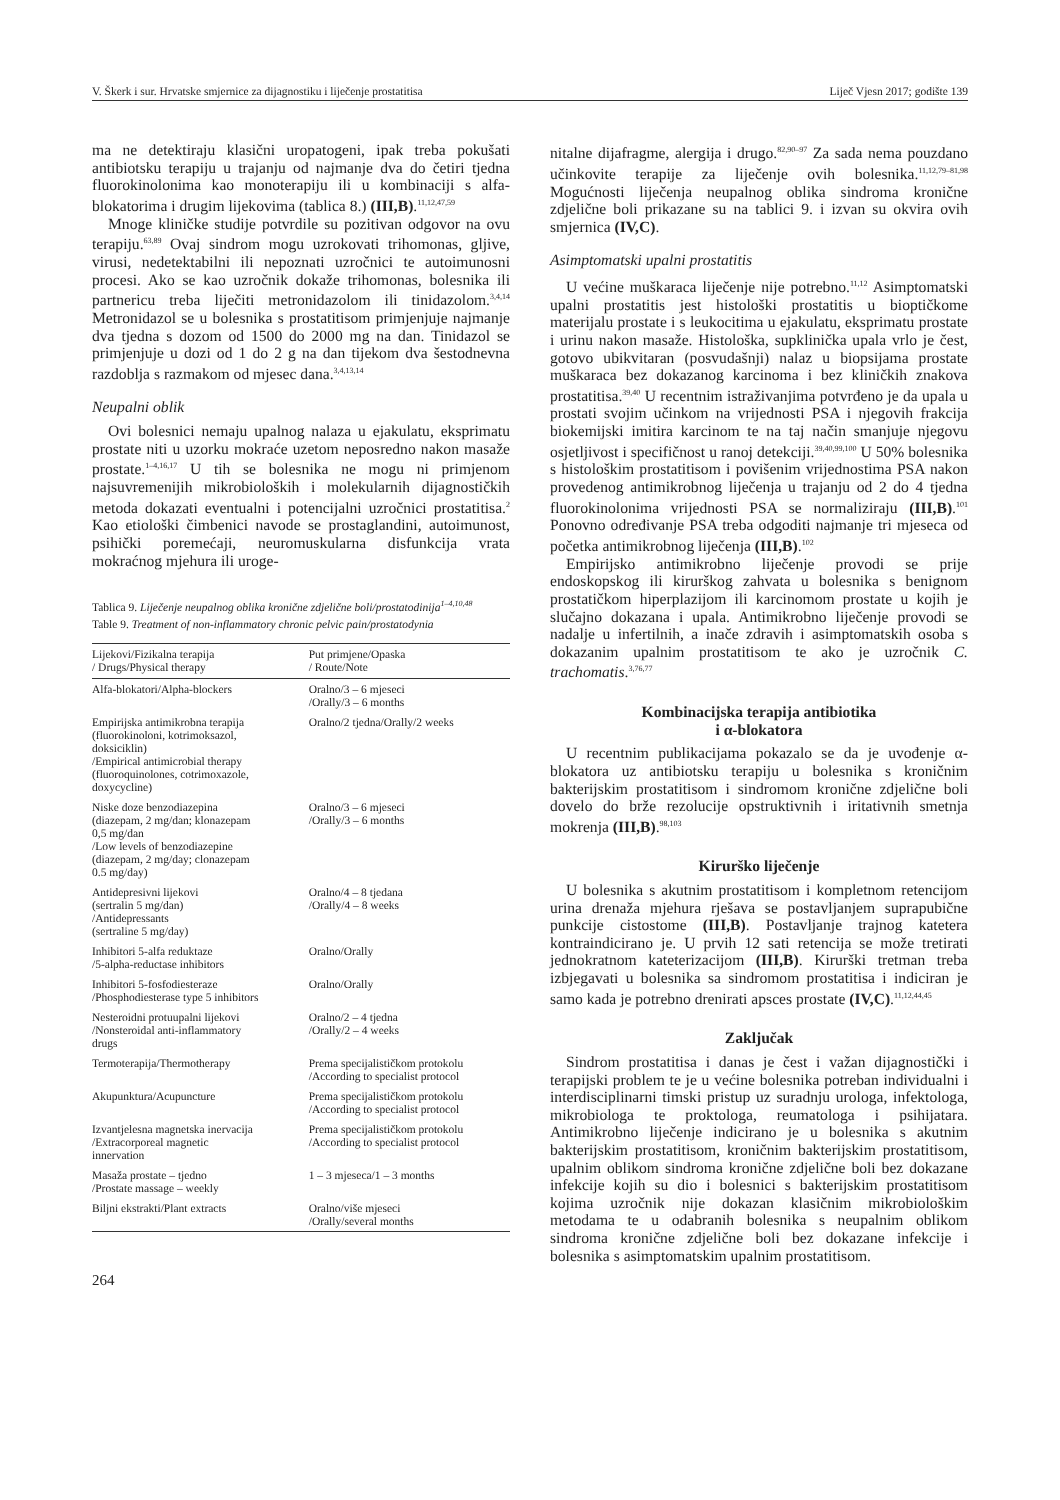V. Škerk i sur. Hrvatske smjernice za dijagnostiku i liječenje prostatitisa Liječ Vjesn 2017; godište 139
ma ne detektiraju klasični uropatogeni, ipak treba pokušati antibiotsku terapiju u trajanju od najmanje dva do četiri tjedna fluorokinolonima kao monoterapiju ili u kombinaciji s alfa-blokatorima i drugim lijekovima (tablica 8.) (III,B).<sup>11,12,47,59</sup>
Mnoge kliničke studije potvrdile su pozitivan odgovor na ovu terapiju.<sup>63,89</sup> Ovaj sindrom mogu uzrokovati trihomonas, gljive, virusi, nedetektabilni ili nepoznati uzročnici te autoimunosni procesi. Ako se kao uzročnik dokaže trihomonas, bolesnika ili partnericu treba liječiti metronidazolom ili tinidazolom.<sup>3,4,14</sup> Metronidazol se u bolesnika s prostatitisom primjenjuje najmanje dva tjedna s dozom od 1500 do 2000 mg na dan. Tinidazol se primjenjuje u dozi od 1 do 2 g na dan tijekom dva šestodnevna razdoblja s razmakom od mjesec dana.<sup>3,4,13,14</sup>
Neupalni oblik
Ovi bolesnici nemaju upalnog nalaza u ejakulatu, eksprimatu prostate niti u uzorku mokraće uzetom neposredno nakon masaže prostate.<sup>1–4,16,17</sup> U tih se bolesnika ne mogu ni primjenom najsuvremenijih mikrobioloških i molekularnih dijagnostičkih metoda dokazati eventualni i potencijalni uzročnici prostatitisa.<sup>2</sup> Kao etiološki čimbenici navode se prostaglandini, autoimunost, psihički poremećaji, neuromuskularna disfunkcija vrata mokraćnog mjehura ili uroge-
Tablica 9. Liječenje neupalnog oblika kronične zdjelične boli/prostatodinija<sup>1–4,10,48</sup>
Table 9. Treatment of non-inflammatory chronic pelvic pain/prostatodynia
| Lijekovi/Fizikalna terapija / Drugs/Physical therapy | Put primjene/Opaska / Route/Note |
| --- | --- |
| Alfa-blokatori/Alpha-blockers | Oralno/3 – 6 mjeseci /Orally/3 – 6 months |
| Empirijska antimikrobna terapija (fluorokinoloni, kotrimoksazol, doksiciklin) /Empirical antimicrobial therapy (fluoroquinolones, cotrimoxazole, doxycycline) | Oralno/2 tjedna/Orally/2 weeks |
| Niske doze benzodiazepina (diazepam, 2 mg/dan; klonazepam 0,5 mg/dan /Low levels of benzodiazepine (diazepam, 2 mg/day; clonazepam 0.5 mg/day) | Oralno/3 – 6 mjeseci /Orally/3 – 6 months |
| Antidepresivni lijekovi (sertralin 5 mg/dan) /Antidepressants (sertraline 5 mg/day) | Oralno/4 – 8 tjedana /Orally/4 – 8 weeks |
| Inhibitori 5-alfa reduktaze /5-alpha-reductase inhibitors | Oralno/Orally |
| Inhibitori 5-fosfodiesteraze /Phosphodiesterase type 5 inhibitors | Oralno/Orally |
| Nesteroidni protuupalni lijekovi /Nonsteroidal anti-inflammatory drugs | Oralno/2 – 4 tjedna /Orally/2 – 4 weeks |
| Termoterapija/Thermotherapy | Prema specijalističkom protokolu /According to specialist protocol |
| Akupunktura/Acupuncture | Prema specijalističkom protokolu /According to specialist protocol |
| Izvantjelesna magnetska inervacija /Extracorporeal magnetic innervation | Prema specijalističkom protokolu /According to specialist protocol |
| Masaža prostate – tjedno /Prostate massage – weekly | 1 – 3 mjeseca/1 – 3 months |
| Biljni ekstrakti/Plant extracts | Oralno/više mjeseci /Orally/several months |
264
nitalne dijafragme, alergija i drugo.<sup>82,90–97</sup> Za sada nema pouzdano učinkovite terapije za liječenje ovih bolesnika.<sup>11,12,79–81,98</sup> Mogućnosti liječenja neupalnog oblika sindroma kronične zdjelične boli prikazane su na tablici 9. i izvan su okvira ovih smjernica (IV,C).
Asimptomatski upalni prostatitis
U većine muškaraca liječenje nije potrebno.<sup>11,12</sup> Asimptomatski upalni prostatitis jest histološki prostatitis u bioptičkome materijalu prostate i s leukocitima u ejakulatu, eksprimatu prostate i urinu nakon masaže. Histološka, supklinička upala vrlo je čest, gotovo ubikvitaran (posvudašnji) nalaz u biopsijama prostate muškaraca bez dokazanog karcinoma i bez kliničkih znakova prostatitisa.<sup>39,40</sup> U recentnim istraživanjima potvrđeno je da upala u prostati svojim učinkom na vrijednosti PSA i njegovih frakcija biokemijski imitira karcinom te na taj način smanjuje njegovu osjetljivost i specifičnost u ranoj detekciji.<sup>39,40,99,100</sup> U 50% bolesnika s histološkim prostatitisom i povišenim vrijednostima PSA nakon provedenog antimikrobnog liječenja u trajanju od 2 do 4 tjedna fluorokinolonima vrijednosti PSA se normaliziraju (III,B).<sup>101</sup> Ponovno određivanje PSA treba odgoditi najmanje tri mjeseca od početka antimikrobnog liječenja (III,B).<sup>102</sup>
Empirijsko antimikrobno liječenje provodi se prije endoskopskog ili kirurškog zahvata u bolesnika s benignom prostatičkom hiperplazijom ili karcinomom prostate u kojih je slučajno dokazana i upala. Antimikrobno liječenje provodi se nadalje u infertilnih, a inače zdravih i asimptomatskih osoba s dokazanim upalnim prostatitisom te ako je uzročnik C. trachomatis.<sup>3,76,77</sup>
Kombinacijska terapija antibiotika
i α-blokatora
U recentnim publikacijama pokazalo se da je uvođenje α-blokatora uz antibiotsku terapiju u bolesnika s kroničnim bakterijskim prostatitisom i sindromom kronične zdjelične boli dovelo do brže rezolucije opstruktivnih i iritativnih smetnja mokrenja (III,B).<sup>98,103</sup>
Kirurško liječenje
U bolesnika s akutnim prostatitisom i kompletnom retencijom urina drenaža mjehura rješava se postavljanjem suprapubične punkcije cistostome (III,B). Postavljanje trajnog katetera kontraindicirano je. U prvih 12 sati retencija se može tretirati jednokratnom kateterizacijom (III,B). Kirurški tretman treba izbjegavati u bolesnika sa sindromom prostatitisa i indiciran je samo kada je potrebno drenirati apsces prostate (IV,C).<sup>11,12,44,45</sup>
Zaključak
Sindrom prostatitisa i danas je čest i važan dijagnostički i terapijski problem te je u većine bolesnika potreban individualni i interdisciplinarni timski pristup uz suradnju urologa, infektologa, mikrobiologa te proktologa, reumatologa i psihijatara. Antimikrobno liječenje indicirano je u bolesnika s akutnim bakterijskim prostatitisom, kroničnim bakterijskim prostatitisom, upalnim oblikom sindroma kronične zdjelične boli bez dokazane infekcije kojih su dio i bolesnici s bakterijskim prostatitisom kojima uzročnik nije dokazan klasičnim mikrobiološkim metodama te u odabranih bolesnika s neupalnim oblikom sindroma kronične zdjelične boli bez dokazane infekcije i bolesnika s asimptomatskim upalnim prostatitisom.